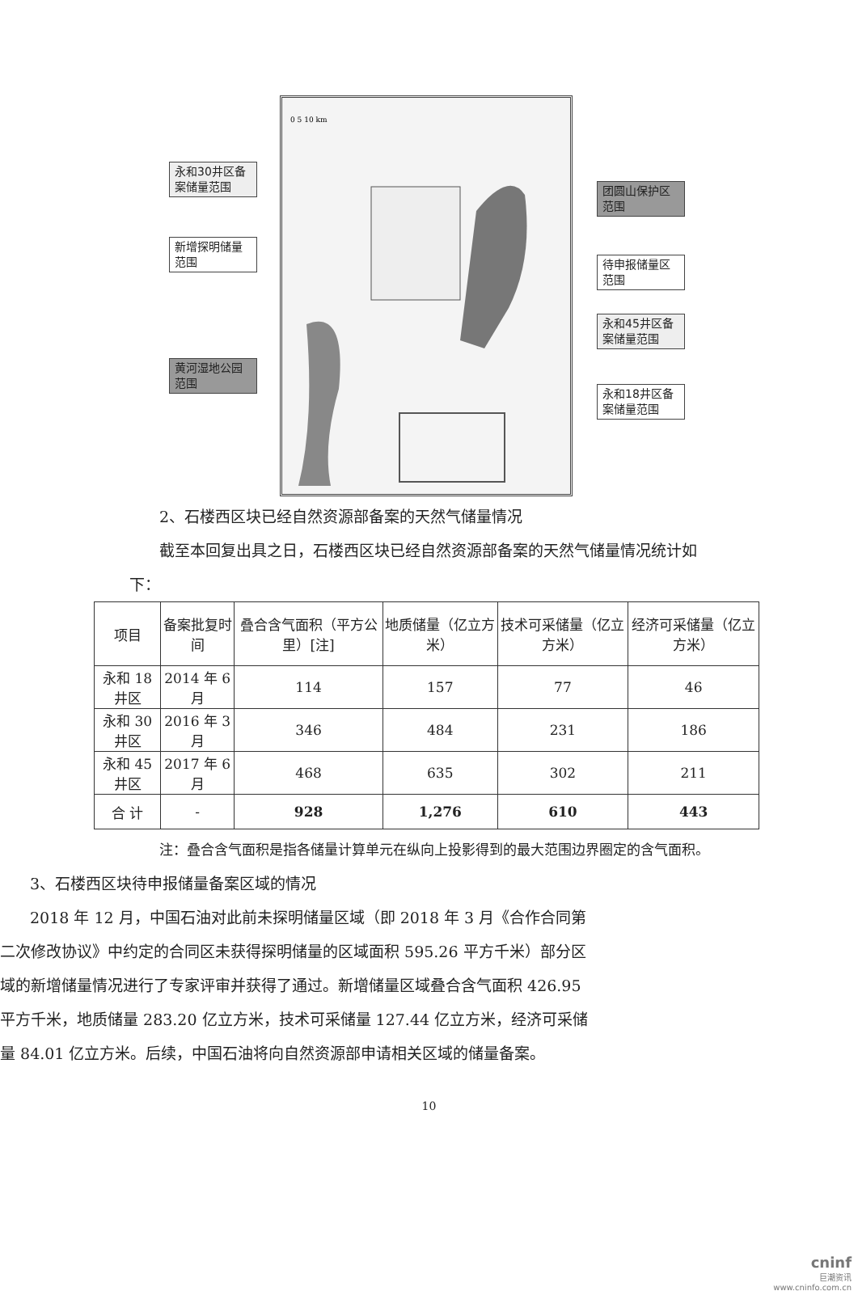0 5 10 km
永和30井区备案储量范围
新增探明储量范围
黄河湿地公园范围
团圆山保护区范围
待申报储量区范围
永和45井区备案储量范围
永和18井区备案储量范围
2、石楼西区块已经自然资源部备案的天然气储量情况
截至本回复出具之日，石楼西区块已经自然资源部备案的天然气储量情况统计如下：
| 项目 | 备案批复时间 | 叠合含气面积（平方公里）[注] | 地质储量（亿立方米） | 技术可采储量（亿立方米） | 经济可采储量（亿立方米） |
| --- | --- | --- | --- | --- | --- |
| 永和 18 井区 | 2014 年 6 月 | 114 | 157 | 77 | 46 |
| 永和 30 井区 | 2016 年 3 月 | 346 | 484 | 231 | 186 |
| 永和 45 井区 | 2017 年 6 月 | 468 | 635 | 302 | 211 |
| 合 计 | - | 928 | 1,276 | 610 | 443 |
注：叠合含气面积是指各储量计算单元在纵向上投影得到的最大范围边界圈定的含气面积。
3、石楼西区块待申报储量备案区域的情况
2018 年 12 月，中国石油对此前未探明储量区域（即 2018 年 3 月《合作合同第二次修改协议》中约定的合同区未获得探明储量的区域面积 595.26 平方千米）部分区域的新增储量情况进行了专家评审并获得了通过。新增储量区域叠合含气面积 426.95 平方千米，地质储量 283.20 亿立方米，技术可采储量 127.44 亿立方米，经济可采储量 84.01 亿立方米。后续，中国石油将向自然资源部申请相关区域的储量备案。
10
cninf
巨潮资讯
www.cninfo.com.cn